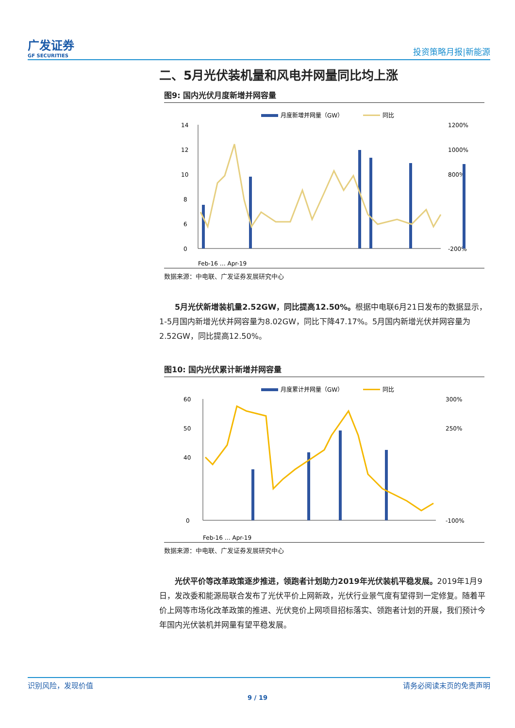广发证券
GF SECURITIES
投资策略月报|新能源
二、5月光伏装机量和风电并网量同比均上涨
图9: 国内光伏月度新增并网容量
月度新增并网量（GW）
同比
14
12
10
8
6
0
1200%
1000%
800%
-200%
Feb-16 … Apr-19
数据来源：中电联、广发证券发展研究中心
5月光伏新增装机量2.52GW，同比提高12.50%。根据中电联6月21日发布的数据显示，1-5月国内新增光伏并网容量为8.02GW，同比下降47.17%。5月国内新增光伏并网容量为2.52GW，同比提高12.50%。
图10: 国内光伏累计新增并网容量
月度累计并网量（GW）
同比
60
50
40
0
300%
250%
-100%
Feb-16 … Apr-19
数据来源：中电联、广发证券发展研究中心
光伏平价等改革政策逐步推进，领跑者计划助力2019年光伏装机平稳发展。2019年1月9日，发改委和能源局联合发布了光伏平价上网新政，光伏行业景气度有望得到一定修复。随着平价上网等市场化改革政策的推进、光伏竞价上网项目招标落实、领跑者计划的开展，我们预计今年国内光伏装机并网量有望平稳发展。
识别风险，发现价值 请务必阅读末页的免责声明
9 / 19